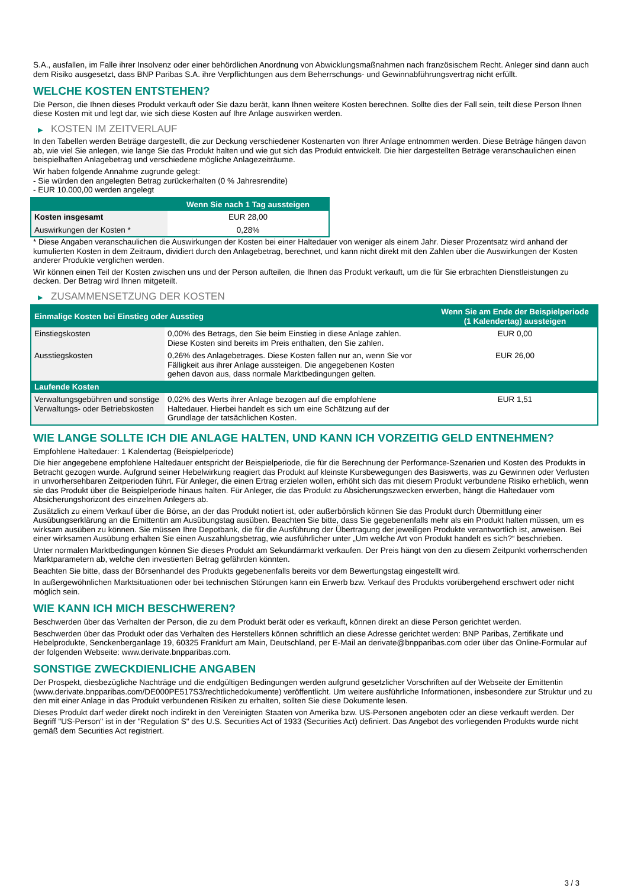S.A., ausfallen, im Falle ihrer Insolvenz oder einer behördlichen Anordnung von Abwicklungsmaßnahmen nach französischem Recht. Anleger sind dann auch dem Risiko ausgesetzt, dass BNP Paribas S.A. ihre Verpflichtungen aus dem Beherrschungs- und Gewinnabführungsvertrag nicht erfüllt.
WELCHE KOSTEN ENTSTEHEN?
Die Person, die Ihnen dieses Produkt verkauft oder Sie dazu berät, kann Ihnen weitere Kosten berechnen. Sollte dies der Fall sein, teilt diese Person Ihnen diese Kosten mit und legt dar, wie sich diese Kosten auf Ihre Anlage auswirken werden.
▶ KOSTEN IM ZEITVERLAUF
In den Tabellen werden Beträge dargestellt, die zur Deckung verschiedener Kostenarten von Ihrer Anlage entnommen werden. Diese Beträge hängen davon ab, wie viel Sie anlegen, wie lange Sie das Produkt halten und wie gut sich das Produkt entwickelt. Die hier dargestellten Beträge veranschaulichen einen beispielhaften Anlagebetrag und verschiedene mögliche Anlagezeiträume.
Wir haben folgende Annahme zugrunde gelegt:
- Sie würden den angelegten Betrag zurückerhalten (0 % Jahresrendite)
- EUR 10.000,00 werden angelegt
| | Wenn Sie nach 1 Tag aussteigen |
| --- | --- |
| Kosten insgesamt | EUR 28,00 |
| Auswirkungen der Kosten * | 0,28% |
* Diese Angaben veranschaulichen die Auswirkungen der Kosten bei einer Haltedauer von weniger als einem Jahr. Dieser Prozentsatz wird anhand der kumulierten Kosten in dem Zeitraum, dividiert durch den Anlagebetrag, berechnet, und kann nicht direkt mit den Zahlen über die Auswirkungen der Kosten anderer Produkte verglichen werden.
Wir können einen Teil der Kosten zwischen uns und der Person aufteilen, die Ihnen das Produkt verkauft, um die für Sie erbrachten Dienstleistungen zu decken. Der Betrag wird Ihnen mitgeteilt.
▶ ZUSAMMENSETZUNG DER KOSTEN
| Einmalige Kosten bei Einstieg oder Ausstieg | | Wenn Sie am Ende der Beispielperiode (1 Kalendertag) aussteigen |
| --- | --- | --- |
| Einstiegskosten | 0,00% des Betrags, den Sie beim Einstieg in diese Anlage zahlen. Diese Kosten sind bereits im Preis enthalten, den Sie zahlen. | EUR 0,00 |
| Ausstiegskosten | 0,26% des Anlagebetrages. Diese Kosten fallen nur an, wenn Sie vor Fälligkeit aus ihrer Anlage aussteigen. Die angegebenen Kosten gehen davon aus, dass normale Marktbedingungen gelten. | EUR 26,00 |
| Laufende Kosten | | |
| Verwaltungsgebühren und sonstige Verwaltungs- oder Betriebskosten | 0,02% des Werts ihrer Anlage bezogen auf die empfohlene Haltedauer. Hierbei handelt es sich um eine Schätzung auf der Grundlage der tatsächlichen Kosten. | EUR 1,51 |
WIE LANGE SOLLTE ICH DIE ANLAGE HALTEN, UND KANN ICH VORZEITIG GELD ENTNEHMEN?
Empfohlene Haltedauer: 1 Kalendertag (Beispielperiode)
Die hier angegebene empfohlene Haltedauer entspricht der Beispielperiode, die für die Berechnung der Performance-Szenarien und Kosten des Produkts in Betracht gezogen wurde. Aufgrund seiner Hebelwirkung reagiert das Produkt auf kleinste Kursbewegungen des Basiswerts, was zu Gewinnen oder Verlusten in unvorhersehbaren Zeitperioden führt. Für Anleger, die einen Ertrag erzielen wollen, erhöht sich das mit diesem Produkt verbundene Risiko erheblich, wenn sie das Produkt über die Beispielperiode hinaus halten. Für Anleger, die das Produkt zu Absicherungszwecken erwerben, hängt die Haltedauer vom Absicherungshorizont des einzelnen Anlegers ab.
Zusätzlich zu einem Verkauf über die Börse, an der das Produkt notiert ist, oder außerbörslich können Sie das Produkt durch Übermittlung einer Ausübungserklärung an die Emittentin am Ausübungstag ausüben. Beachten Sie bitte, dass Sie gegebenenfalls mehr als ein Produkt halten müssen, um es wirksam ausüben zu können. Sie müssen Ihre Depotbank, die für die Ausführung der Übertragung der jeweiligen Produkte verantwortlich ist, anweisen. Bei einer wirksamen Ausübung erhalten Sie einen Auszahlungsbetrag, wie ausführlicher unter „Um welche Art von Produkt handelt es sich?“ beschrieben.
Unter normalen Marktbedingungen können Sie dieses Produkt am Sekundärmarkt verkaufen. Der Preis hängt von den zu diesem Zeitpunkt vorherrschenden Marktparametern ab, welche den investierten Betrag gefährden könnten.
Beachten Sie bitte, dass der Börsenhandel des Produkts gegebenenfalls bereits vor dem Bewertungstag eingestellt wird.
In außergewöhnlichen Marktsituationen oder bei technischen Störungen kann ein Erwerb bzw. Verkauf des Produkts vorübergehend erschwert oder nicht möglich sein.
WIE KANN ICH MICH BESCHWEREN?
Beschwerden über das Verhalten der Person, die zu dem Produkt berät oder es verkauft, können direkt an diese Person gerichtet werden.
Beschwerden über das Produkt oder das Verhalten des Herstellers können schriftlich an diese Adresse gerichtet werden: BNP Paribas, Zertifikate und Hebelprodukte, Senckenberganlage 19, 60325 Frankfurt am Main, Deutschland, per E-Mail an derivate@bnpparibas.com oder über das Online-Formular auf der folgenden Webseite: www.derivate.bnpparibas.com.
SONSTIGE ZWECKDIENLICHE ANGABEN
Der Prospekt, diesbezügliche Nachträge und die endgültigen Bedingungen werden aufgrund gesetzlicher Vorschriften auf der Webseite der Emittentin (www.derivate.bnpparibas.com/DE000PE517S3/rechtlichedokumente) veröffentlicht. Um weitere ausführliche Informationen, insbesondere zur Struktur und zu den mit einer Anlage in das Produkt verbundenen Risiken zu erhalten, sollten Sie diese Dokumente lesen.
Dieses Produkt darf weder direkt noch indirekt in den Vereinigten Staaten von Amerika bzw. US-Personen angeboten oder an diese verkauft werden. Der Begriff "US-Person" ist in der "Regulation S" des U.S. Securities Act of 1933 (Securities Act) definiert. Das Angebot des vorliegenden Produkts wurde nicht gemäß dem Securities Act registriert.
3 / 3